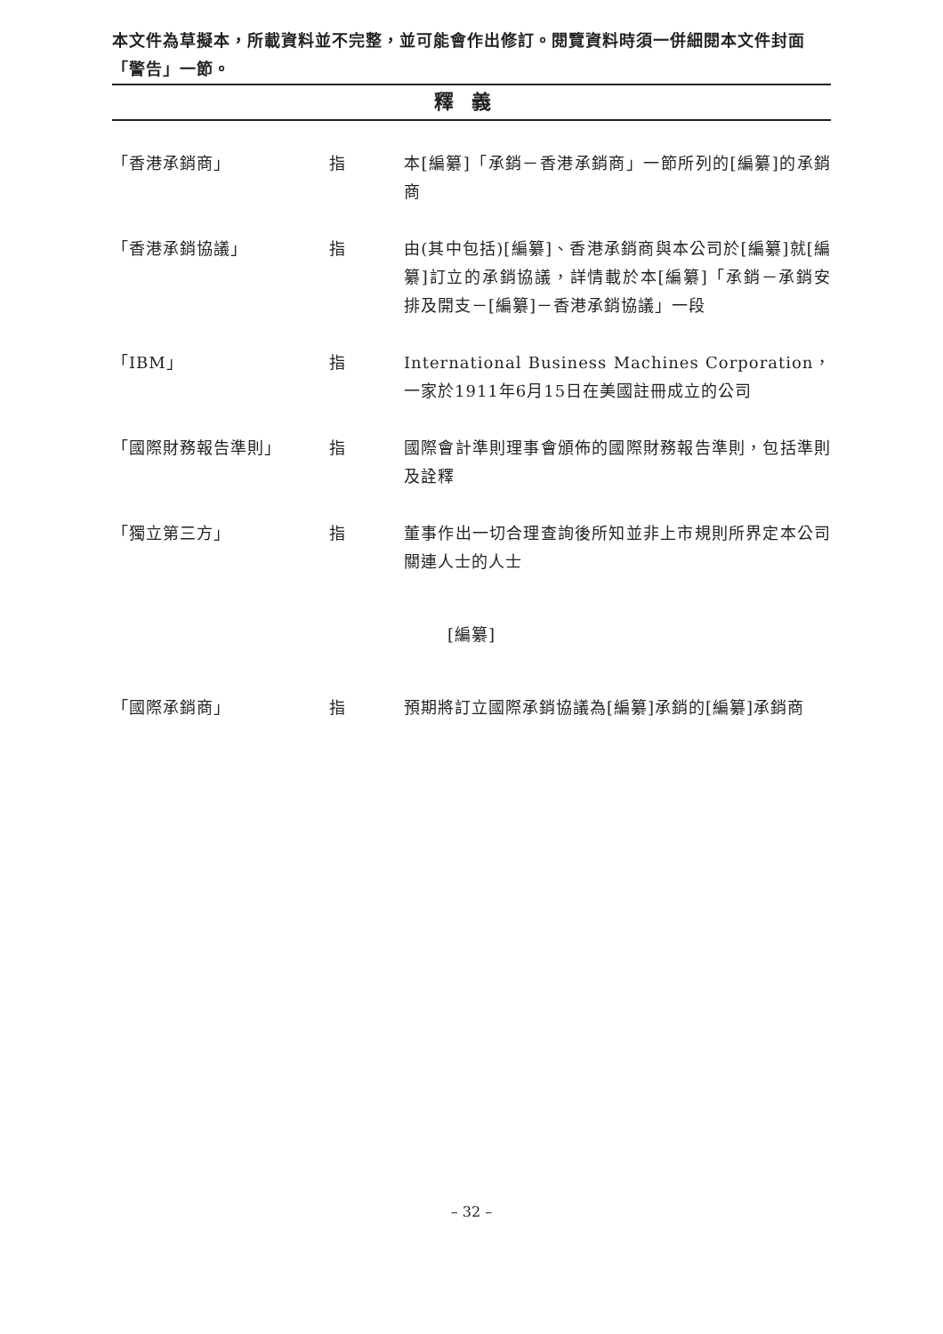本文件為草擬本，所載資料並不完整，並可能會作出修訂。閱覽資料時須一併細閱本文件封面「警告」一節。
釋義
「香港承銷商」 指 本[編纂]「承銷－香港承銷商」一節所列的[編纂]的承銷商
「香港承銷協議」 指 由(其中包括)[編纂]、香港承銷商與本公司於[編纂]就[編纂]訂立的承銷協議，詳情載於本[編纂]「承銷－承銷安排及開支－[編纂]－香港承銷協議」一段
「IBM」 指 International Business Machines Corporation，一家於1911年6月15日在美國註冊成立的公司
「國際財務報告準則」 指 國際會計準則理事會頒佈的國際財務報告準則，包括準則及詮釋
「獨立第三方」 指 董事作出一切合理查詢後所知並非上市規則所界定本公司關連人士的人士
[編纂]
「國際承銷商」 指 預期將訂立國際承銷協議為[編纂]承銷的[編纂]承銷商
– 32 –